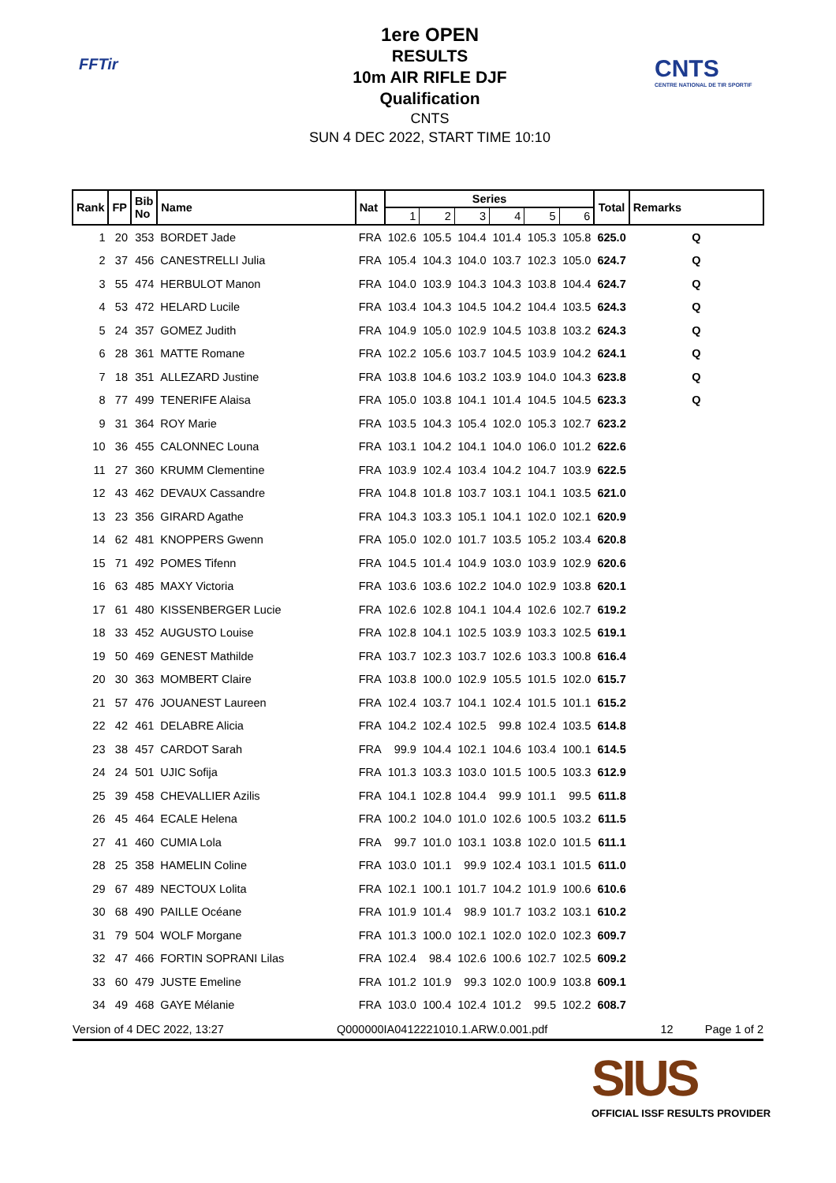FFTir
1ere OPEN
RESULTS
10m AIR RIFLE DJF
Qualification
CNTS
SUN 4 DEC 2022, START TIME 10:10
CNTS
CENTRE NATIONAL DE TIR SPORTIF
| Rank | FP | Bib No | Name | Nat | Series | | | | | | Total | Remarks |
| --- | --- | --- | --- | --- | --- | --- | --- | --- | --- | --- | --- | --- |
| | | | | | 1 | 2 | 3 | 4 | 5 | 6 | | |
| 1 | 20 | 353 | BORDET Jade | FRA | 102.6 | 105.5 | 104.4 | 101.4 | 105.3 | 105.8 | 625.0 | Q |
| 2 | 37 | 456 | CANESTRELLI Julia | FRA | 105.4 | 104.3 | 104.0 | 103.7 | 102.3 | 105.0 | 624.7 | Q |
| 3 | 55 | 474 | HERBULOT Manon | FRA | 104.0 | 103.9 | 104.3 | 104.3 | 103.8 | 104.4 | 624.7 | Q |
| 4 | 53 | 472 | HELARD Lucile | FRA | 103.4 | 104.3 | 104.5 | 104.2 | 104.4 | 103.5 | 624.3 | Q |
| 5 | 24 | 357 | GOMEZ Judith | FRA | 104.9 | 105.0 | 102.9 | 104.5 | 103.8 | 103.2 | 624.3 | Q |
| 6 | 28 | 361 | MATTE Romane | FRA | 102.2 | 105.6 | 103.7 | 104.5 | 103.9 | 104.2 | 624.1 | Q |
| 7 | 18 | 351 | ALLEZARD Justine | FRA | 103.8 | 104.6 | 103.2 | 103.9 | 104.0 | 104.3 | 623.8 | Q |
| 8 | 77 | 499 | TENERIFE Alaisa | FRA | 105.0 | 103.8 | 104.1 | 101.4 | 104.5 | 104.5 | 623.3 | Q |
| 9 | 31 | 364 | ROY Marie | FRA | 103.5 | 104.3 | 105.4 | 102.0 | 105.3 | 102.7 | 623.2 | |
| 10 | 36 | 455 | CALONNEC Louna | FRA | 103.1 | 104.2 | 104.1 | 104.0 | 106.0 | 101.2 | 622.6 | |
| 11 | 27 | 360 | KRUMM Clementine | FRA | 103.9 | 102.4 | 103.4 | 104.2 | 104.7 | 103.9 | 622.5 | |
| 12 | 43 | 462 | DEVAUX Cassandre | FRA | 104.8 | 101.8 | 103.7 | 103.1 | 104.1 | 103.5 | 621.0 | |
| 13 | 23 | 356 | GIRARD Agathe | FRA | 104.3 | 103.3 | 105.1 | 104.1 | 102.0 | 102.1 | 620.9 | |
| 14 | 62 | 481 | KNOPPERS Gwenn | FRA | 105.0 | 102.0 | 101.7 | 103.5 | 105.2 | 103.4 | 620.8 | |
| 15 | 71 | 492 | POMES Tifenn | FRA | 104.5 | 101.4 | 104.9 | 103.0 | 103.9 | 102.9 | 620.6 | |
| 16 | 63 | 485 | MAXY Victoria | FRA | 103.6 | 103.6 | 102.2 | 104.0 | 102.9 | 103.8 | 620.1 | |
| 17 | 61 | 480 | KISSENBERGER Lucie | FRA | 102.6 | 102.8 | 104.1 | 104.4 | 102.6 | 102.7 | 619.2 | |
| 18 | 33 | 452 | AUGUSTO Louise | FRA | 102.8 | 104.1 | 102.5 | 103.9 | 103.3 | 102.5 | 619.1 | |
| 19 | 50 | 469 | GENEST Mathilde | FRA | 103.7 | 102.3 | 103.7 | 102.6 | 103.3 | 100.8 | 616.4 | |
| 20 | 30 | 363 | MOMBERT Claire | FRA | 103.8 | 100.0 | 102.9 | 105.5 | 101.5 | 102.0 | 615.7 | |
| 21 | 57 | 476 | JOUANEST Laureen | FRA | 102.4 | 103.7 | 104.1 | 102.4 | 101.5 | 101.1 | 615.2 | |
| 22 | 42 | 461 | DELABRE Alicia | FRA | 104.2 | 102.4 | 102.5 | 99.8 | 102.4 | 103.5 | 614.8 | |
| 23 | 38 | 457 | CARDOT Sarah | FRA | 99.9 | 104.4 | 102.1 | 104.6 | 103.4 | 100.1 | 614.5 | |
| 24 | 24 | 501 | UJIC Sofija | FRA | 101.3 | 103.3 | 103.0 | 101.5 | 100.5 | 103.3 | 612.9 | |
| 25 | 39 | 458 | CHEVALLIER Azilis | FRA | 104.1 | 102.8 | 104.4 | 99.9 | 101.1 | 99.5 | 611.8 | |
| 26 | 45 | 464 | ECALE Helena | FRA | 100.2 | 104.0 | 101.0 | 102.6 | 100.5 | 103.2 | 611.5 | |
| 27 | 41 | 460 | CUMIA Lola | FRA | 99.7 | 101.0 | 103.1 | 103.8 | 102.0 | 101.5 | 611.1 | |
| 28 | 25 | 358 | HAMELIN Coline | FRA | 103.0 | 101.1 | 99.9 | 102.4 | 103.1 | 101.5 | 611.0 | |
| 29 | 67 | 489 | NECTOUX Lolita | FRA | 102.1 | 100.1 | 101.7 | 104.2 | 101.9 | 100.6 | 610.6 | |
| 30 | 68 | 490 | PAILLE Océane | FRA | 101.9 | 101.4 | 98.9 | 101.7 | 103.2 | 103.1 | 610.2 | |
| 31 | 79 | 504 | WOLF Morgane | FRA | 101.3 | 100.0 | 102.1 | 102.0 | 102.0 | 102.3 | 609.7 | |
| 32 | 47 | 466 | FORTIN SOPRANI Lilas | FRA | 102.4 | 98.4 | 102.6 | 100.6 | 102.7 | 102.5 | 609.2 | |
| 33 | 60 | 479 | JUSTE Emeline | FRA | 101.2 | 101.9 | 99.3 | 102.0 | 100.9 | 103.8 | 609.1 | |
| 34 | 49 | 468 | GAYE Mélanie | FRA | 103.0 | 100.4 | 102.4 | 101.2 | 99.5 | 102.2 | 608.7 | |
Version of 4 DEC 2022, 13:27 Q000000IA0412221010.1.ARW.0.001.pdf 12 Page 1 of 2
SIUS
OFFICIAL ISSF RESULTS PROVIDER